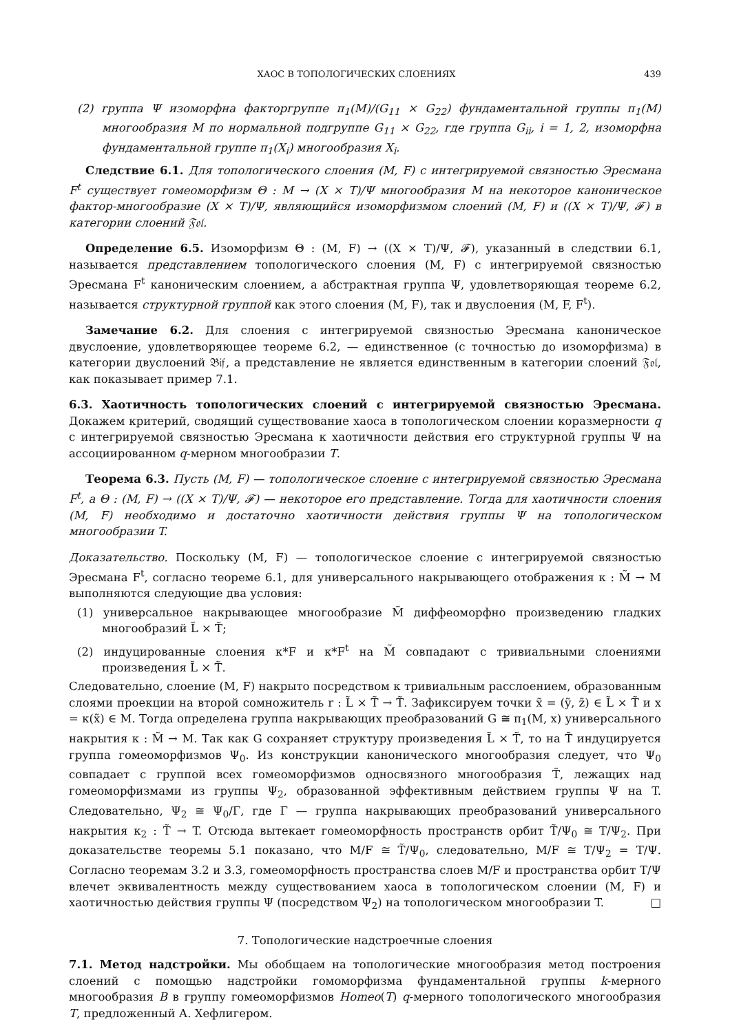ХАОС В ТОПОЛОГИЧЕСКИХ СЛОЕНИЯХ 439
(2) группа Ψ изоморфна факторгруппе π<sub>1</sub>(M)/(G<sub>11</sub> × G<sub>22</sub>) фундаментальной группы π<sub>1</sub>(M) многообразия M по нормальной подгруппе G<sub>11</sub> × G<sub>22</sub>, где группа G<sub>ii</sub>, i = 1, 2, изоморфна фундаментальной группе π<sub>1</sub>(X<sub>i</sub>) многообразия X<sub>i</sub>.
Следствие 6.1. Для топологического слоения (M, F) с интегрируемой связностью Эресмана F<sup>t</sup> существует гомеоморфизм Θ : M → (X × T)/Ψ многообразия M на некоторое каноническое фактор-многообразие (X × T)/Ψ, являющийся изоморфизмом слоений (M, F) и ((X × T)/Ψ, 𝓕) в категории слоений 𝔉𝔬𝔩.
Определение 6.5. Изоморфизм Θ : (M, F) → ((X × T)/Ψ, 𝓕), указанный в следствии 6.1, называется представлением топологического слоения (M, F) с интегрируемой связностью Эресмана F<sup>t</sup> каноническим слоением, а абстрактная группа Ψ, удовлетворяющая теореме 6.2, называется структурной группой как этого слоения (M, F), так и двуслоения (M, F, F<sup>t</sup>).
Замечание 6.2. Для слоения с интегрируемой связностью Эресмана каноническое двуслоение, удовлетворяющее теореме 6.2, — единственное (с точностью до изоморфизма) в категории двуслоений 𝔅𝔦𝔣, а представление не является единственным в категории слоений 𝔉𝔬𝔩, как показывает пример 7.1.
6.3. Хаотичность топологических слоений с интегрируемой связностью Эресмана. Докажем критерий, сводящий существование хаоса в топологическом слоении коразмерности q с интегрируемой связностью Эресмана к хаотичности действия его структурной группы Ψ на ассоциированном q-мерном многообразии T.
Теорема 6.3. Пусть (M, F) — топологическое слоение с интегрируемой связностью Эресмана F<sup>t</sup>, а Θ : (M, F) → ((X × T)/Ψ, 𝓕) — некоторое его представление. Тогда для хаотичности слоения (M, F) необходимо и достаточно хаотичности действия группы Ψ на топологическом многообразии T.
Доказательство. Поскольку (M, F) — топологическое слоение с интегрируемой связностью Эресмана F<sup>t</sup>, согласно теореме 6.1, для универсального накрывающего отображения κ : M̃ → M выполняются следующие два условия:
(1) универсальное накрывающее многообразие M̃ диффеоморфно произведению гладких многообразий L̃ × T̃;
(2) индуцированные слоения κ*F и κ*F<sup>t</sup> на M̃ совпадают с тривиальными слоениями произведения L̃ × T̃.
Следовательно, слоение (M, F) накрыто посредством κ тривиальным расслоением, образованным слоями проекции на второй сомножитель r : L̃ × T̃ → T̃. Зафиксируем точки x̃ = (ỹ, z̃) ∈ L̃ × T̃ и x = κ(x̃) ∈ M. Тогда определена группа накрывающих преобразований G ≅ π<sub>1</sub>(M, x) универсального накрытия κ : M̃ → M. Так как G сохраняет структуру произведения L̃ × T̃, то на T̃ индуцируется группа гомеоморфизмов Ψ<sub>0</sub>. Из конструкции канонического многообразия следует, что Ψ<sub>0</sub> совпадает с группой всех гомеоморфизмов односвязного многообразия T̃, лежащих над гомеоморфизмами из группы Ψ<sub>2</sub>, образованной эффективным действием группы Ψ на T. Следовательно, Ψ<sub>2</sub> ≅ Ψ<sub>0</sub>/Γ, где Γ — группа накрывающих преобразований универсального накрытия κ<sub>2</sub> : T̃ → T. Отсюда вытекает гомеоморфность пространств орбит T̃/Ψ<sub>0</sub> ≅ T/Ψ<sub>2</sub>. При доказательстве теоремы 5.1 показано, что M/F ≅ T̃/Ψ<sub>0</sub>, следовательно, M/F ≅ T/Ψ<sub>2</sub> = T/Ψ. Согласно теоремам 3.2 и 3.3, гомеоморфность пространства слоев M/F и пространства орбит T/Ψ влечет эквивалентность между существованием хаоса в топологическом слоении (M, F) и хаотичностью действия группы Ψ (посредством Ψ<sub>2</sub>) на топологическом многообразии T. □
7. Топологические надстроечные слоения
7.1. Метод надстройки. Мы обобщаем на топологические многообразия метод построения слоений с помощью надстройки гомоморфизма фундаментальной группы k-мерного многообразия B в группу гомеоморфизмов Homeo(T) q-мерного топологического многообразия T, предложенный А. Хефлигером.